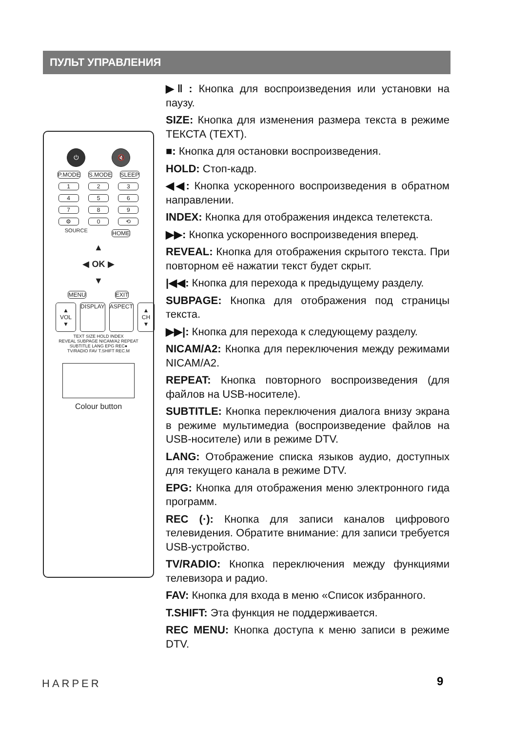ПУЛЬТ УПРАВЛЕНИЯ
⏻ 🔇
P.MODE S.MODE SLEEP
1 2 3
4 5 6
7 8 9
⚙ 0 ⟲
SOURCE HOME
▲
◀ OK ▶
▼
MENU EXIT
▲
VOL
▼ DISPLAY ASPECT ▲
CH
▼
TEXT SIZE HOLD INDEX
REVEAL SUBPAGE NICAM/A2 REPEAT
SUBTITLE LANG EPG REC●
TV/RADIO FAV T.SHIFT REC.M
Colour button
▶‖ : Кнопка для воспроизведения или установки на паузу.
SIZE: Кнопка для изменения размера текста в режиме ТЕКСТА (TEXT).
■: Кнопка для остановки воспроизведения.
HOLD: Стоп-кадр.
◀◀: Кнопка ускоренного воспроизведения в обратном направлении.
INDEX: Кнопка для отображения индекса телетекста.
▶▶: Кнопка ускоренного воспроизведения вперед.
REVEAL: Кнопка для отображения скрытого текста. При повторном её нажатии текст будет скрыт.
|◀◀: Кнопка для перехода к предыдущему разделу.
SUBPAGE: Кнопка для отображения под страницы текста.
▶▶|: Кнопка для перехода к следующему разделу.
NICAM/A2: Кнопка для переключения между режимами NICAM/A2.
REPEAT: Кнопка повторного воспроизведения (для файлов на USB-носителе).
SUBTITLE: Кнопка переключения диалога внизу экрана в режиме мультимедиа (воспроизведение файлов на USB-носителе) или в режиме DTV.
LANG: Отображение списка языков аудио, доступных для текущего канала в режиме DTV.
EPG: Кнопка для отображения меню электронного гида программ.
REC (·): Кнопка для записи каналов цифрового телевидения. Обратите внимание: для записи требуется USB-устройство.
TV/RADIO: Кнопка переключения между функциями телевизора и радио.
FAV: Кнопка для входа в меню «Список избранного.
T.SHIFT: Эта функция не поддерживается.
REC MENU: Кнопка доступа к меню записи в режиме DTV.
HARPER 9